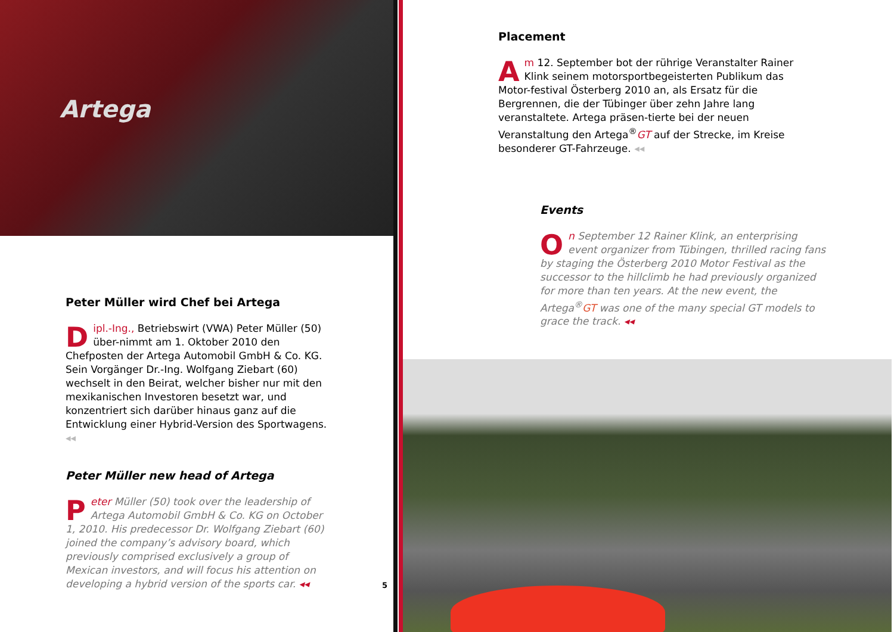Artega
Peter Müller wird Chef bei Artega
Dipl.-Ing., Betriebswirt (VWA) Peter Müller (50) über-nimmt am 1. Oktober 2010 den Chefposten der Artega Automobil GmbH & Co. KG. Sein Vorgänger Dr.-Ing. Wolfgang Ziebart (60) wechselt in den Beirat, welcher bisher nur mit den mexikanischen Investoren besetzt war, und konzentriert sich darüber hinaus ganz auf die Entwicklung einer Hybrid-Version des Sportwagens. ◂◂
Peter Müller new head of Artega
Peter Müller (50) took over the leadership of Artega Automobil GmbH & Co. KG on October 1, 2010. His predecessor Dr. Wolfgang Ziebart (60) joined the company’s advisory board, which previously comprised exclusively a group of Mexican investors, and will focus his attention on developing a hybrid version of the sports car. ◂◂
5
Placement
Am 12. September bot der rührige Veranstalter Rainer Klink seinem motorsportbegeisterten Publikum das Motor-festival Österberg 2010 an, als Ersatz für die Bergrennen, die der Tübinger über zehn Jahre lang veranstaltete. Artega präsen-tierte bei der neuen Veranstaltung den Artega<sup>®</sup>GT auf der Strecke, im Kreise besonderer GT-Fahrzeuge. ◂◂
Events
On September 12 Rainer Klink, an enterprising event organizer from Tübingen, thrilled racing fans by staging the Österberg 2010 Motor Festival as the successor to the hillclimb he had previously organized for more than ten years. At the new event, the Artega<sup>®</sup>GT was one of the many special GT models to grace the track. ◂◂